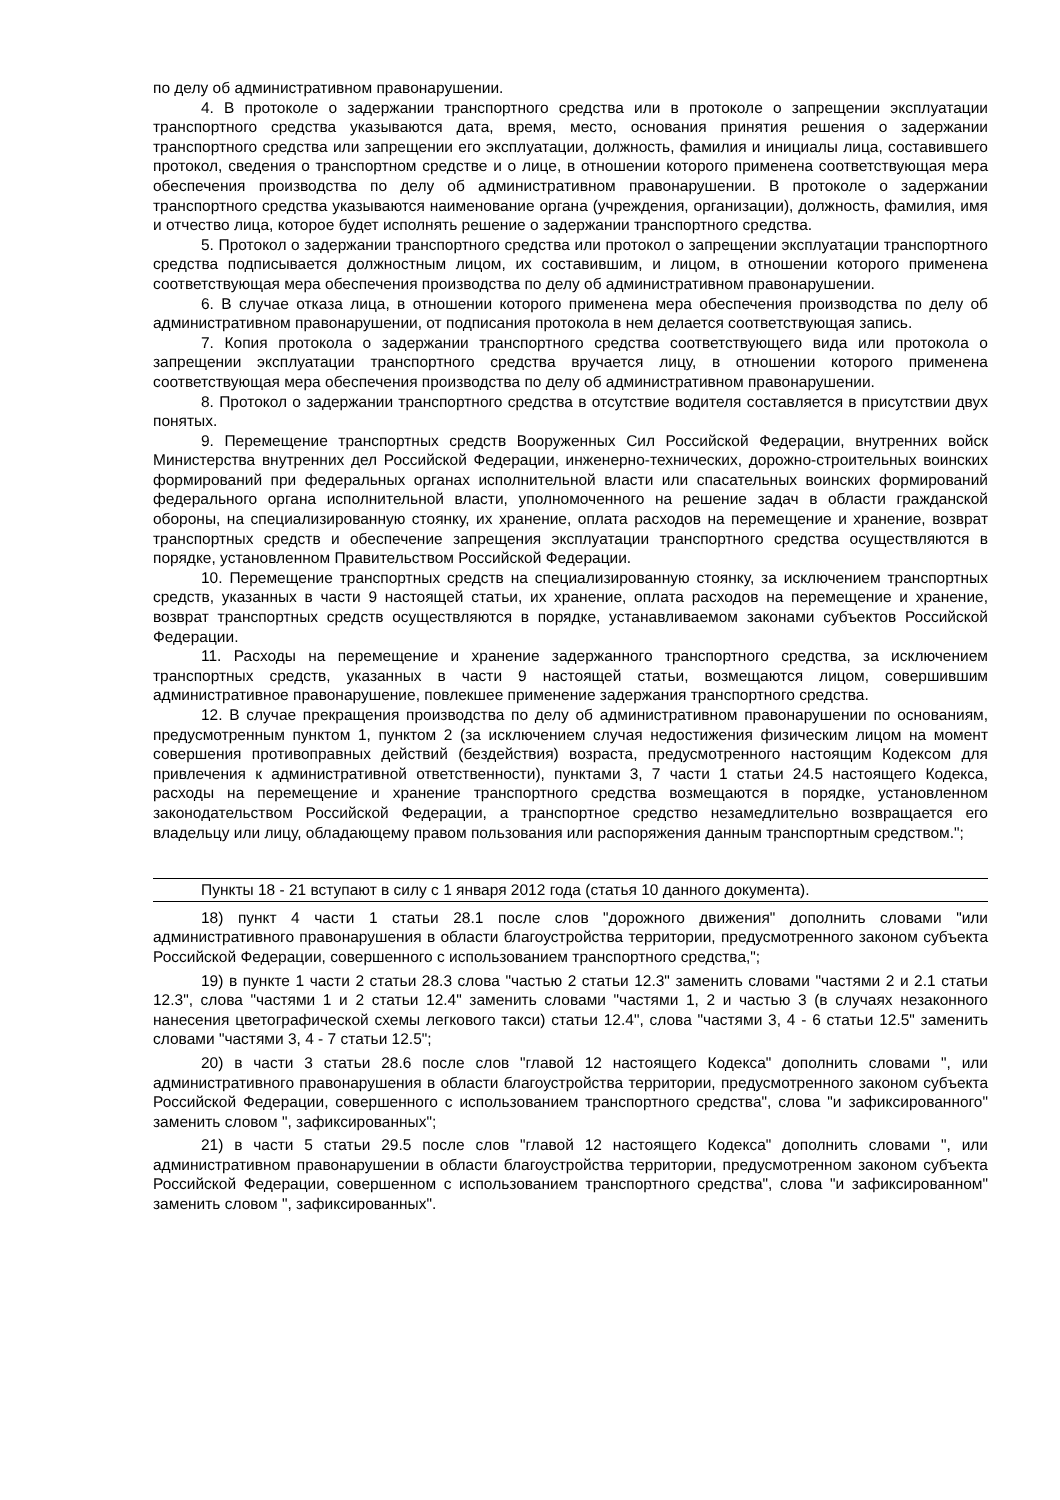по делу об административном правонарушении.
4. В протоколе о задержании транспортного средства или в протоколе о запрещении эксплуатации транспортного средства указываются дата, время, место, основания принятия решения о задержании транспортного средства или запрещении его эксплуатации, должность, фамилия и инициалы лица, составившего протокол, сведения о транспортном средстве и о лице, в отношении которого применена соответствующая мера обеспечения производства по делу об административном правонарушении. В протоколе о задержании транспортного средства указываются наименование органа (учреждения, организации), должность, фамилия, имя и отчество лица, которое будет исполнять решение о задержании транспортного средства.
5. Протокол о задержании транспортного средства или протокол о запрещении эксплуатации транспортного средства подписывается должностным лицом, их составившим, и лицом, в отношении которого применена соответствующая мера обеспечения производства по делу об административном правонарушении.
6. В случае отказа лица, в отношении которого применена мера обеспечения производства по делу об административном правонарушении, от подписания протокола в нем делается соответствующая запись.
7. Копия протокола о задержании транспортного средства соответствующего вида или протокола о запрещении эксплуатации транспортного средства вручается лицу, в отношении которого применена соответствующая мера обеспечения производства по делу об административном правонарушении.
8. Протокол о задержании транспортного средства в отсутствие водителя составляется в присутствии двух понятых.
9. Перемещение транспортных средств Вооруженных Сил Российской Федерации, внутренних войск Министерства внутренних дел Российской Федерации, инженерно-технических, дорожно-строительных воинских формирований при федеральных органах исполнительной власти или спасательных воинских формирований федерального органа исполнительной власти, уполномоченного на решение задач в области гражданской обороны, на специализированную стоянку, их хранение, оплата расходов на перемещение и хранение, возврат транспортных средств и обеспечение запрещения эксплуатации транспортного средства осуществляются в порядке, установленном Правительством Российской Федерации.
10. Перемещение транспортных средств на специализированную стоянку, за исключением транспортных средств, указанных в части 9 настоящей статьи, их хранение, оплата расходов на перемещение и хранение, возврат транспортных средств осуществляются в порядке, устанавливаемом законами субъектов Российской Федерации.
11. Расходы на перемещение и хранение задержанного транспортного средства, за исключением транспортных средств, указанных в части 9 настоящей статьи, возмещаются лицом, совершившим административное правонарушение, повлекшее применение задержания транспортного средства.
12. В случае прекращения производства по делу об административном правонарушении по основаниям, предусмотренным пунктом 1, пунктом 2 (за исключением случая недостижения физическим лицом на момент совершения противоправных действий (бездействия) возраста, предусмотренного настоящим Кодексом для привлечения к административной ответственности), пунктами 3, 7 части 1 статьи 24.5 настоящего Кодекса, расходы на перемещение и хранение транспортного средства возмещаются в порядке, установленном законодательством Российской Федерации, а транспортное средство незамедлительно возвращается его владельцу или лицу, обладающему правом пользования или распоряжения данным транспортным средством.";
Пункты 18 - 21 вступают в силу с 1 января 2012 года (статья 10 данного документа).
18) пункт 4 части 1 статьи 28.1 после слов "дорожного движения" дополнить словами "или административного правонарушения в области благоустройства территории, предусмотренного законом субъекта Российской Федерации, совершенного с использованием транспортного средства,";
19) в пункте 1 части 2 статьи 28.3 слова "частью 2 статьи 12.3" заменить словами "частями 2 и 2.1 статьи 12.3", слова "частями 1 и 2 статьи 12.4" заменить словами "частями 1, 2 и частью 3 (в случаях незаконного нанесения цветографической схемы легкового такси) статьи 12.4", слова "частями 3, 4 - 6 статьи 12.5" заменить словами "частями 3, 4 - 7 статьи 12.5";
20) в части 3 статьи 28.6 после слов "главой 12 настоящего Кодекса" дополнить словами ", или административного правонарушения в области благоустройства территории, предусмотренного законом субъекта Российской Федерации, совершенного с использованием транспортного средства", слова "и зафиксированного" заменить словом ", зафиксированных";
21) в части 5 статьи 29.5 после слов "главой 12 настоящего Кодекса" дополнить словами ", или административном правонарушении в области благоустройства территории, предусмотренном законом субъекта Российской Федерации, совершенном с использованием транспортного средства", слова "и зафиксированном" заменить словом ", зафиксированных".